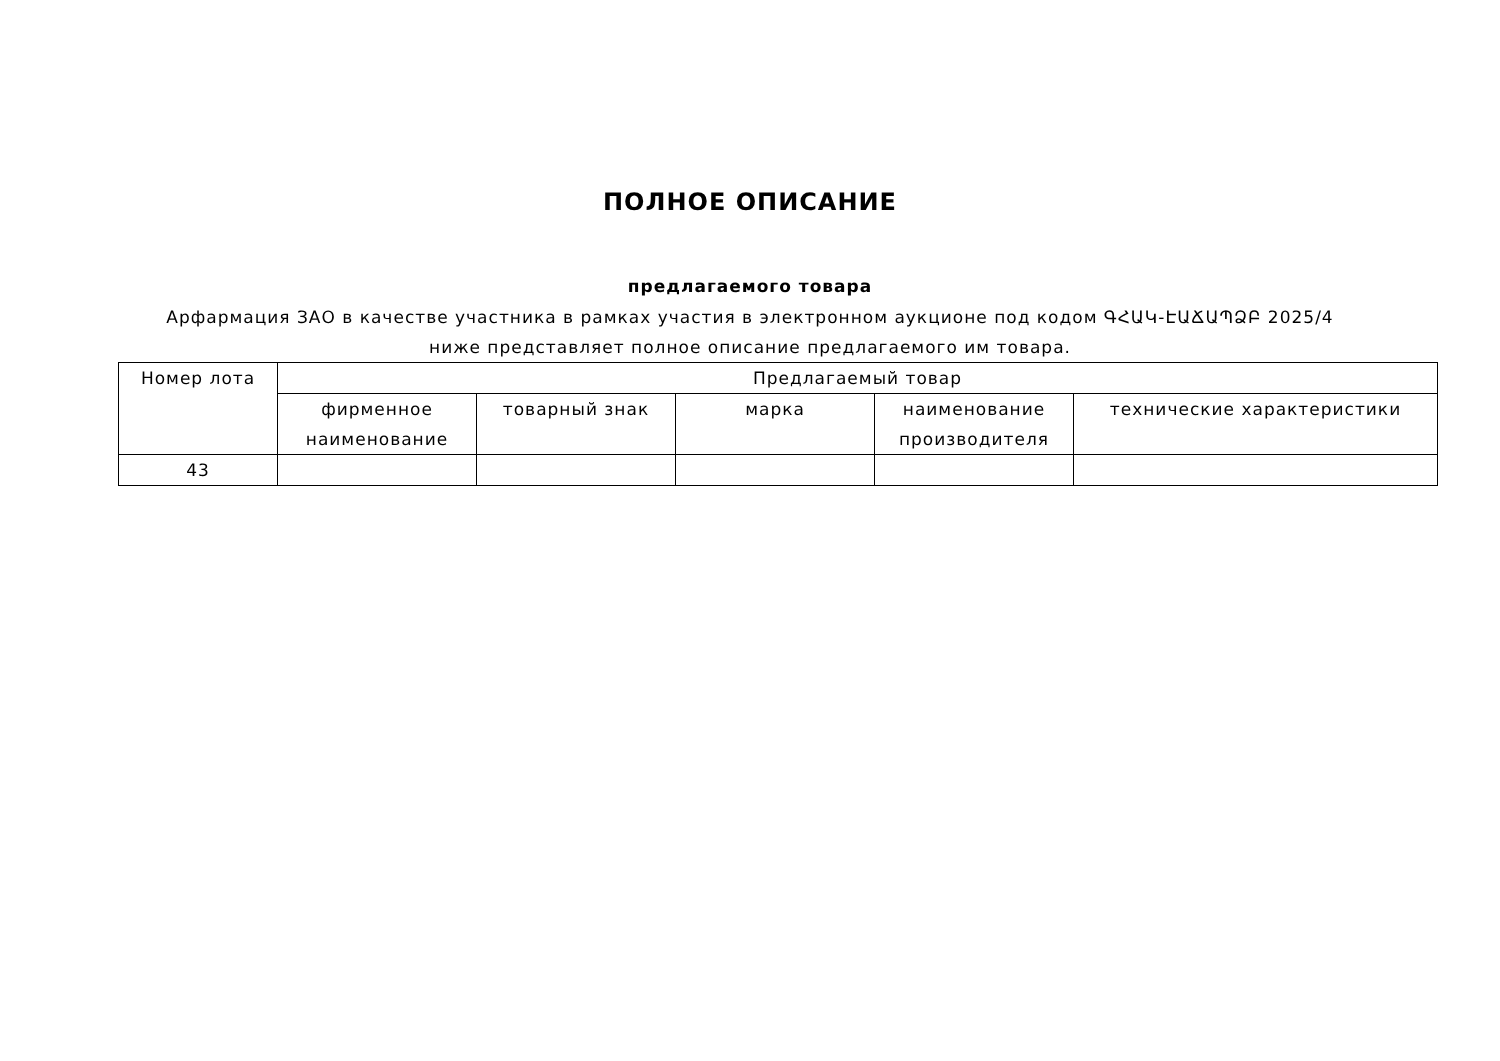ПОЛНОЕ ОПИСАНИЕ
предлагаемого товара
Арфармация ЗАО в качестве участника в рамках участия в электронном аукционе под кодом ԳՀԱԿ-ԷԱՃԱՊՁԲ 2025/4 ниже представляет полное описание предлагаемого им товара.
| Номер лота | Предлагаемый товар | | | | |
| --- | --- | --- | --- | --- | --- |
| | фирменное наименование | товарный знак | марка | наименование производителя | технические характеристики |
| 43 | | | | | |